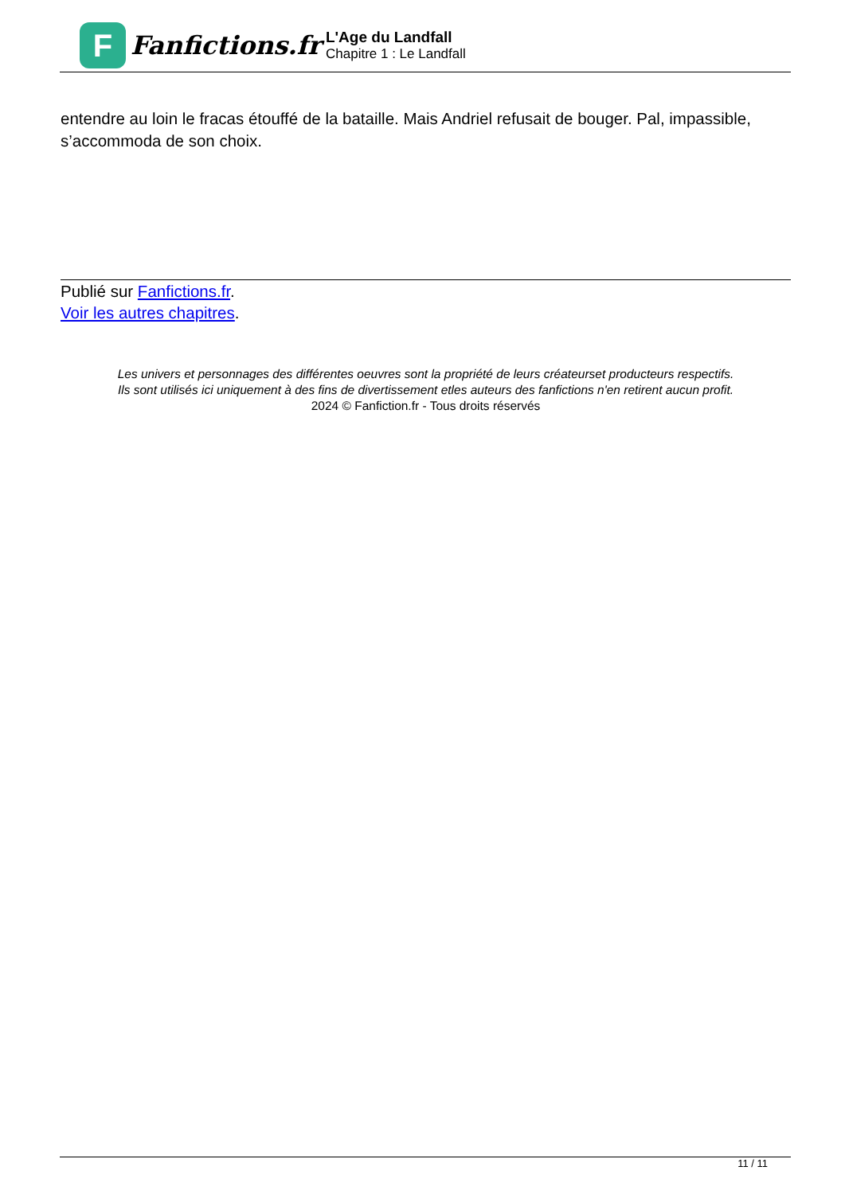F
Fanfictions.fr
L'Age du Landfall
Chapitre 1 : Le Landfall
entendre au loin le fracas étouffé de la bataille. Mais Andriel refusait de bouger. Pal, impassible, s’accommoda de son choix.
Publié sur Fanfictions.fr.
Voir les autres chapitres.
Les univers et personnages des différentes oeuvres sont la propriété de leurs créateurset producteurs respectifs.
Ils sont utilisés ici uniquement à des fins de divertissement etles auteurs des fanfictions n'en retirent aucun profit.
2024 © Fanfiction.fr - Tous droits réservés
11 / 11